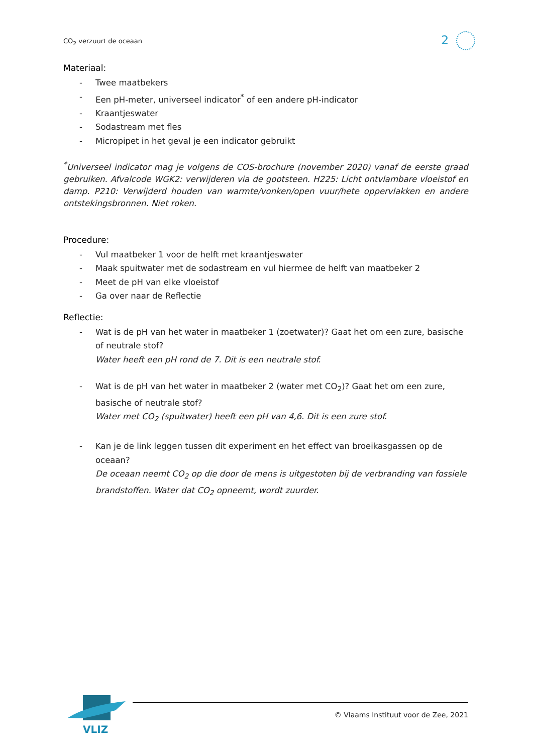CO<sub>2</sub> verzuurt de oceaan 2
Materiaal:
- Twee maatbekers
- Een pH-meter, universeel indicator<sup>*</sup> of een andere pH-indicator
- Kraantjeswater
- Sodastream met fles
- Micropipet in het geval je een indicator gebruikt
<sup>*</sup> Universeel indicator mag je volgens de COS-brochure (november 2020) vanaf de eerste graad gebruiken. Afvalcode WGK2: verwijderen via de gootsteen. H225: Licht ontvlambare vloeistof en damp. P210: Verwijderd houden van warmte/vonken/open vuur/hete oppervlakken en andere ontstekingsbronnen. Niet roken.
Procedure:
- Vul maatbeker 1 voor de helft met kraantjeswater
- Maak spuitwater met de sodastream en vul hiermee de helft van maatbeker 2
- Meet de pH van elke vloeistof
- Ga over naar de Reflectie
Reflectie:
- Wat is de pH van het water in maatbeker 1 (zoetwater)? Gaat het om een zure, basische of neutrale stof?
Water heeft een pH rond de 7. Dit is een neutrale stof.
- Wat is de pH van het water in maatbeker 2 (water met CO<sub>2</sub>)? Gaat het om een zure, basische of neutrale stof?
Water met CO<sub>2</sub> (spuitwater) heeft een pH van 4,6. Dit is een zure stof.
- Kan je de link leggen tussen dit experiment en het effect van broeikasgassen op de oceaan?
De oceaan neemt CO<sub>2</sub> op die door de mens is uitgestoten bij de verbranding van fossiele brandstoffen. Water dat CO<sub>2</sub> opneemt, wordt zuurder.
VLIZ
© Vlaams Instituut voor de Zee, 2021